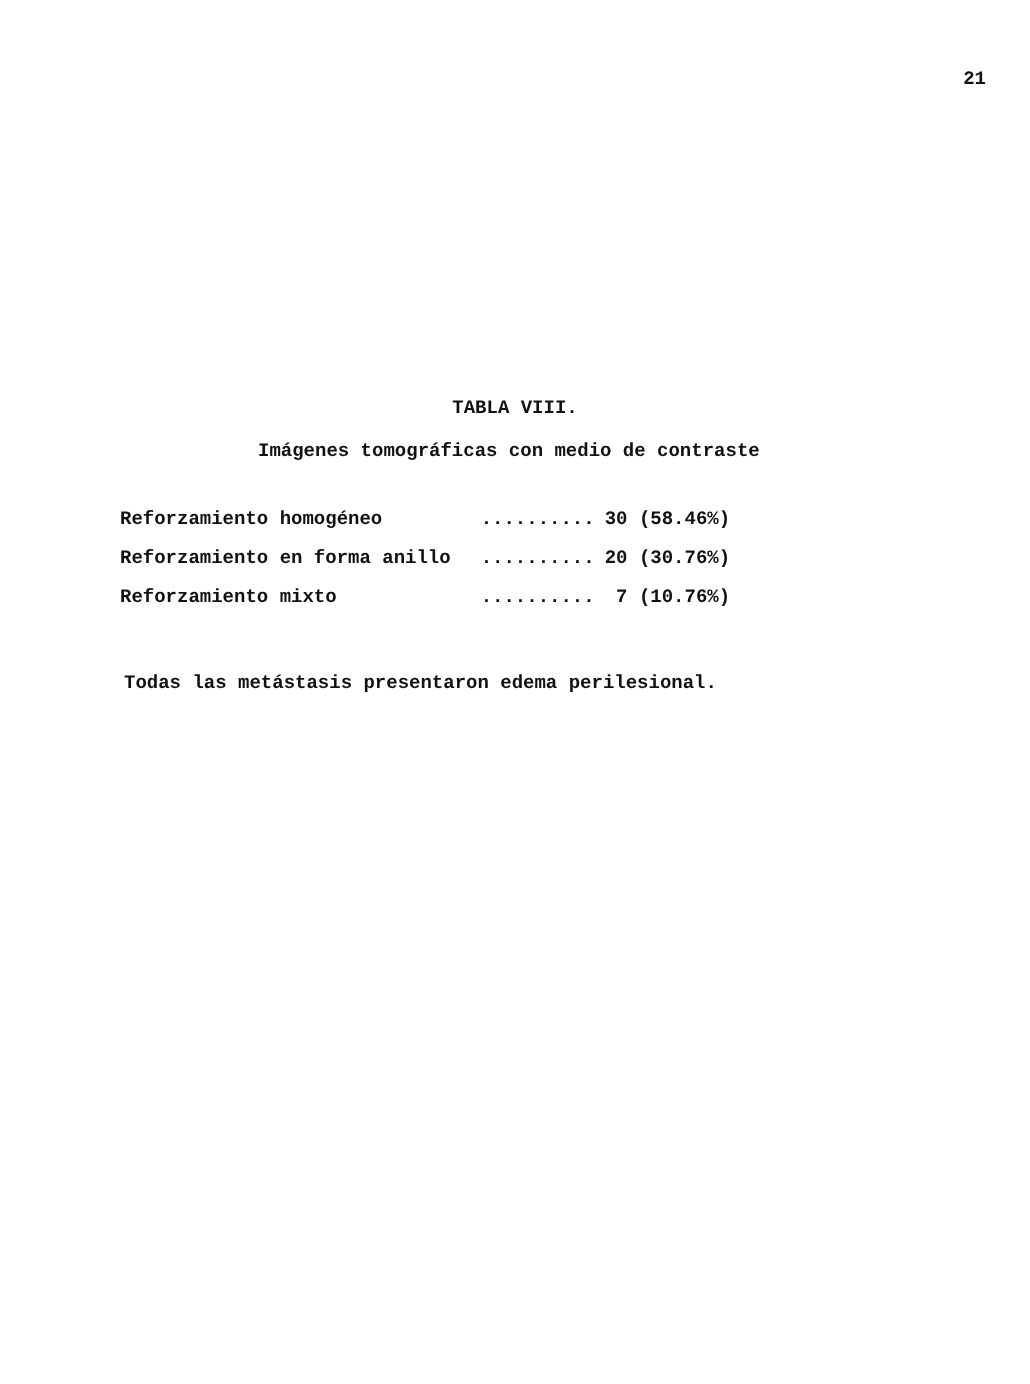21
TABLA VIII.
Imágenes tomográficas con medio de contraste
| Reforzamiento homogéneo | .......... | 30 (58.46%) |
| Reforzamiento en forma anillo | .......... | 20 (30.76%) |
| Reforzamiento mixto | .......... | 7 (10.76%) |
Todas las metástasis presentaron edema perilesional.